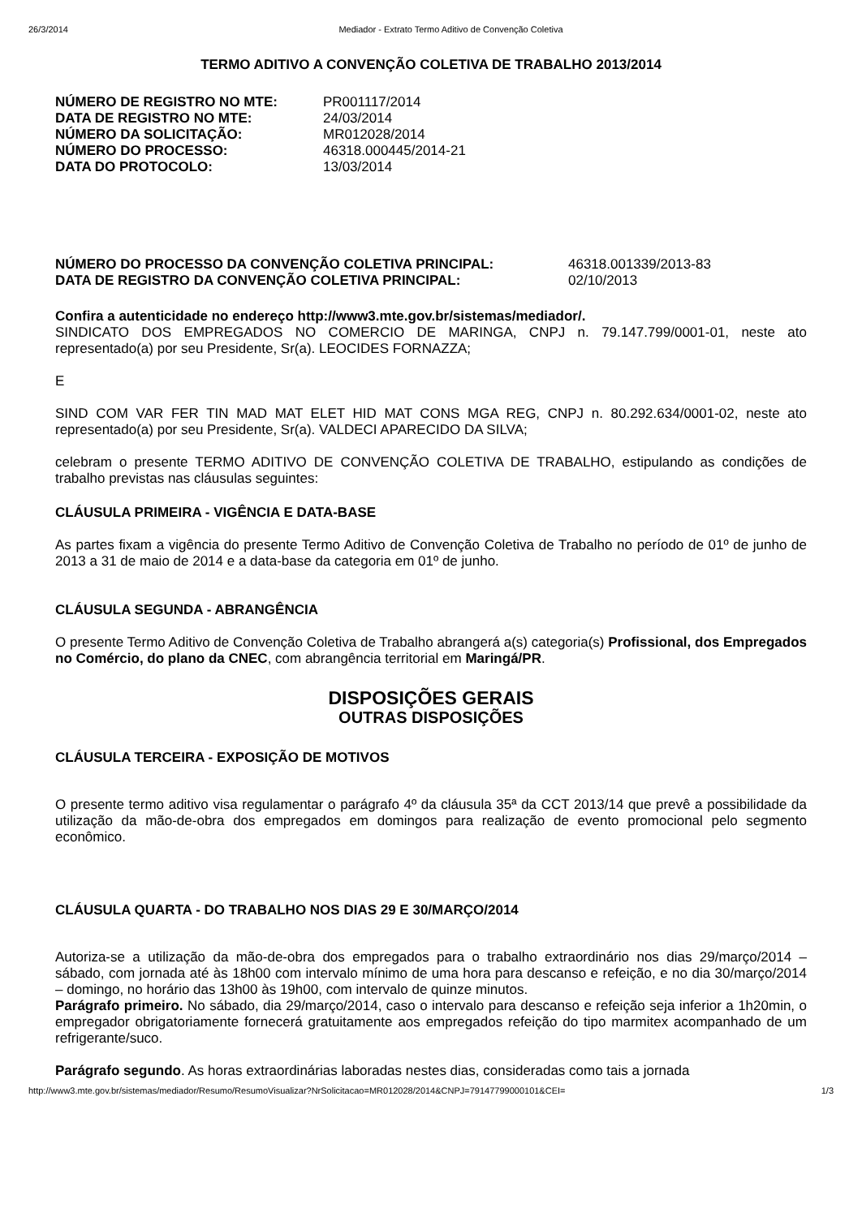26/3/2014 Mediador - Extrato Termo Aditivo de Convenção Coletiva
TERMO ADITIVO A CONVENÇÃO COLETIVA DE TRABALHO 2013/2014
| NÚMERO DE REGISTRO NO MTE: | PR001117/2014 |
| DATA DE REGISTRO NO MTE: | 24/03/2014 |
| NÚMERO DA SOLICITAÇÃO: | MR012028/2014 |
| NÚMERO DO PROCESSO: | 46318.000445/2014-21 |
| DATA DO PROTOCOLO: | 13/03/2014 |
| NÚMERO DO PROCESSO DA CONVENÇÃO COLETIVA PRINCIPAL: | 46318.001339/2013-83 |
| DATA DE REGISTRO DA CONVENÇÃO COLETIVA PRINCIPAL: | 02/10/2013 |
Confira a autenticidade no endereço http://www3.mte.gov.br/sistemas/mediador/.
SINDICATO DOS EMPREGADOS NO COMERCIO DE MARINGA, CNPJ n. 79.147.799/0001-01, neste ato representado(a) por seu Presidente, Sr(a). LEOCIDES FORNAZZA;
E
SIND COM VAR FER TIN MAD MAT ELET HID MAT CONS MGA REG, CNPJ n. 80.292.634/0001-02, neste ato representado(a) por seu Presidente, Sr(a). VALDECI APARECIDO DA SILVA;
celebram o presente TERMO ADITIVO DE CONVENÇÃO COLETIVA DE TRABALHO, estipulando as condições de trabalho previstas nas cláusulas seguintes:
CLÁUSULA PRIMEIRA - VIGÊNCIA E DATA-BASE
As partes fixam a vigência do presente Termo Aditivo de Convenção Coletiva de Trabalho no período de 01º de junho de 2013 a 31 de maio de 2014 e a data-base da categoria em 01º de junho.
CLÁUSULA SEGUNDA - ABRANGÊNCIA
O presente Termo Aditivo de Convenção Coletiva de Trabalho abrangerá a(s) categoria(s) Profissional, dos Empregados no Comércio, do plano da CNEC, com abrangência territorial em Maringá/PR.
DISPOSIÇÕES GERAIS
OUTRAS DISPOSIÇÕES
CLÁUSULA TERCEIRA - EXPOSIÇÃO DE MOTIVOS
O presente termo aditivo visa regulamentar o parágrafo 4º da cláusula 35ª da CCT 2013/14 que prevê a possibilidade da utilização da mão-de-obra dos empregados em domingos para realização de evento promocional pelo segmento econômico.
CLÁUSULA QUARTA - DO TRABALHO NOS DIAS 29 E 30/MARÇO/2014
Autoriza-se a utilização da mão-de-obra dos empregados para o trabalho extraordinário nos dias 29/março/2014 – sábado, com jornada até às 18h00 com intervalo mínimo de uma hora para descanso e refeição, e no dia 30/março/2014 – domingo, no horário das 13h00 às 19h00, com intervalo de quinze minutos.
Parágrafo primeiro. No sábado, dia 29/março/2014, caso o intervalo para descanso e refeição seja inferior a 1h20min, o empregador obrigatoriamente fornecerá gratuitamente aos empregados refeição do tipo marmitex acompanhado de um refrigerante/suco.
Parágrafo segundo. As horas extraordinárias laboradas nestes dias, consideradas como tais a jornada
http://www3.mte.gov.br/sistemas/mediador/Resumo/ResumoVisualizar?NrSolicitacao=MR012028/2014&CNPJ=79147799000101&CEI= 1/3